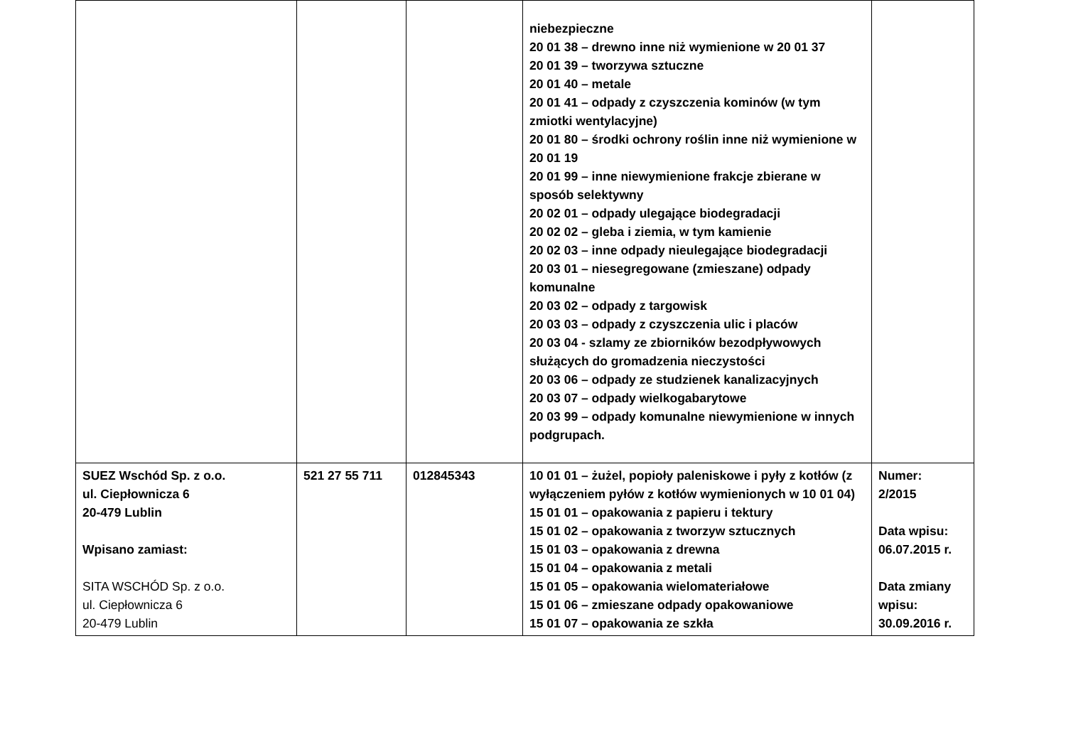| | | | niebezpieczne 20 01 38 – drewno inne niż wymienione w 20 01 37 20 01 39 – tworzywa sztuczne 20 01 40 – metale 20 01 41 – odpady z czyszczenia kominów (w tym zmiotki wentylacyjne) 20 01 80 – środki ochrony roślin inne niż wymienione w 20 01 19 20 01 99 – inne niewymienione frakcje zbierane w sposób selektywny 20 02 01 – odpady ulegające biodegradacji 20 02 02 – gleba i ziemia, w tym kamienie 20 02 03 – inne odpady nieulegające biodegradacji 20 03 01 – niesegregowane (zmieszane) odpady komunalne 20 03 02 – odpady z targowisk 20 03 03 – odpady z czyszczenia ulic i placów 20 03 04 - szlamy ze zbiorników bezodpływowych służących do gromadzenia nieczystości 20 03 06 – odpady ze studzienek kanalizacyjnych 20 03 07 – odpady wielkogabarytowe 20 03 99 – odpady komunalne niewymienione w innych podgrupach. | |
| SUEZ Wschód Sp. z o.o. ul. Ciepłownicza 6 20-479 Lublin Wpisano zamiast: SITA WSCHÓD Sp. z o.o. ul. Ciepłownicza 6 20-479 Lublin | 521 27 55 711 | 012845343 | 10 01 01 – żużel, popioły paleniskowe i pyły z kotłów (z wyłączeniem pyłów z kotłów wymienionych w 10 01 04) 15 01 01 – opakowania z papieru i tektury 15 01 02 – opakowania z tworzyw sztucznych 15 01 03 – opakowania z drewna 15 01 04 – opakowania z metali 15 01 05 – opakowania wielomateriałowe 15 01 06 – zmieszane odpady opakowaniowe 15 01 07 – opakowania ze szkła | Numer: 2/2015 Data wpisu: 06.07.2015 r. Data zmiany wpisu: 30.09.2016 r. |